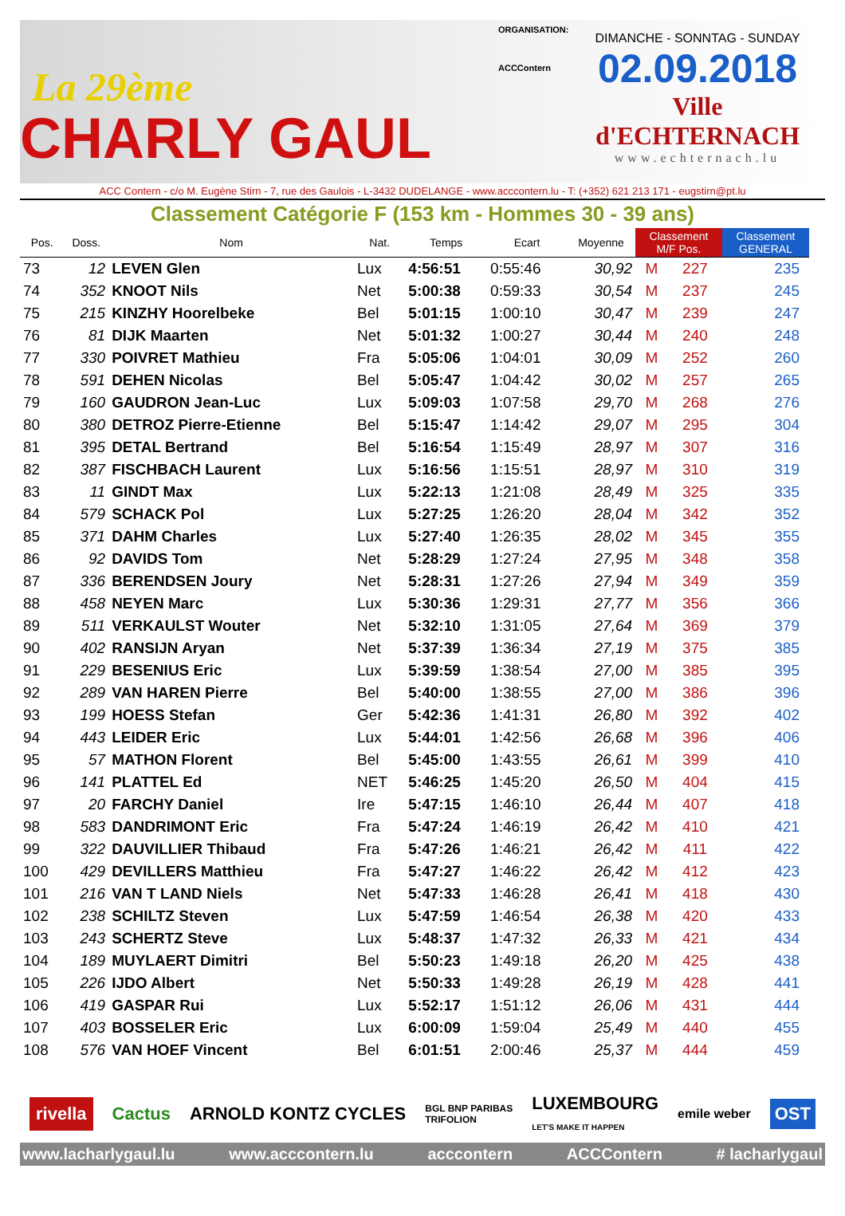La 29ème
CHARLY GAUL
ORGANISATION:
ACCContern
DIMANCHE - SONNTAG - SUNDAY
02.09.2018
Ville d'ECHTERNACH
www.echternach.lu
ACC Contern - c/o M. Eugène Stirn - 7, rue des Gaulois - L-3432 DUDELANGE - www.acccontern.lu - T: (+352) 621 213 171 - eugstirn@pt.lu
Classement Catégorie F (153 km - Hommes 30 - 39 ans)
| Pos. | Doss. | Nom | Nat. | Temps | Ecart | Moyenne | Classement M/F Pos. | | Classement GENERAL |
| --- | --- | --- | --- | --- | --- | --- | --- | --- | --- |
| 73 | 12 | LEVEN Glen | Lux | 4:56:51 | 0:55:46 | 30,92 | M | 227 | 235 |
| 74 | 352 | KNOOT Nils | Net | 5:00:38 | 0:59:33 | 30,54 | M | 237 | 245 |
| 75 | 215 | KINZHY Hoorelbeke | Bel | 5:01:15 | 1:00:10 | 30,47 | M | 239 | 247 |
| 76 | 81 | DIJK Maarten | Net | 5:01:32 | 1:00:27 | 30,44 | M | 240 | 248 |
| 77 | 330 | POIVRET Mathieu | Fra | 5:05:06 | 1:04:01 | 30,09 | M | 252 | 260 |
| 78 | 591 | DEHEN Nicolas | Bel | 5:05:47 | 1:04:42 | 30,02 | M | 257 | 265 |
| 79 | 160 | GAUDRON Jean-Luc | Lux | 5:09:03 | 1:07:58 | 29,70 | M | 268 | 276 |
| 80 | 380 | DETROZ Pierre-Etienne | Bel | 5:15:47 | 1:14:42 | 29,07 | M | 295 | 304 |
| 81 | 395 | DETAL Bertrand | Bel | 5:16:54 | 1:15:49 | 28,97 | M | 307 | 316 |
| 82 | 387 | FISCHBACH Laurent | Lux | 5:16:56 | 1:15:51 | 28,97 | M | 310 | 319 |
| 83 | 11 | GINDT Max | Lux | 5:22:13 | 1:21:08 | 28,49 | M | 325 | 335 |
| 84 | 579 | SCHACK Pol | Lux | 5:27:25 | 1:26:20 | 28,04 | M | 342 | 352 |
| 85 | 371 | DAHM Charles | Lux | 5:27:40 | 1:26:35 | 28,02 | M | 345 | 355 |
| 86 | 92 | DAVIDS Tom | Net | 5:28:29 | 1:27:24 | 27,95 | M | 348 | 358 |
| 87 | 336 | BERENDSEN Joury | Net | 5:28:31 | 1:27:26 | 27,94 | M | 349 | 359 |
| 88 | 458 | NEYEN Marc | Lux | 5:30:36 | 1:29:31 | 27,77 | M | 356 | 366 |
| 89 | 511 | VERKAULST Wouter | Net | 5:32:10 | 1:31:05 | 27,64 | M | 369 | 379 |
| 90 | 402 | RANSIJN Aryan | Net | 5:37:39 | 1:36:34 | 27,19 | M | 375 | 385 |
| 91 | 229 | BESENIUS Eric | Lux | 5:39:59 | 1:38:54 | 27,00 | M | 385 | 395 |
| 92 | 289 | VAN HAREN Pierre | Bel | 5:40:00 | 1:38:55 | 27,00 | M | 386 | 396 |
| 93 | 199 | HOESS Stefan | Ger | 5:42:36 | 1:41:31 | 26,80 | M | 392 | 402 |
| 94 | 443 | LEIDER Eric | Lux | 5:44:01 | 1:42:56 | 26,68 | M | 396 | 406 |
| 95 | 57 | MATHON Florent | Bel | 5:45:00 | 1:43:55 | 26,61 | M | 399 | 410 |
| 96 | 141 | PLATTEL Ed | NET | 5:46:25 | 1:45:20 | 26,50 | M | 404 | 415 |
| 97 | 20 | FARCHY Daniel | Ire | 5:47:15 | 1:46:10 | 26,44 | M | 407 | 418 |
| 98 | 583 | DANDRIMONT Eric | Fra | 5:47:24 | 1:46:19 | 26,42 | M | 410 | 421 |
| 99 | 322 | DAUVILLIER Thibaud | Fra | 5:47:26 | 1:46:21 | 26,42 | M | 411 | 422 |
| 100 | 429 | DEVILLERS Matthieu | Fra | 5:47:27 | 1:46:22 | 26,42 | M | 412 | 423 |
| 101 | 216 | VAN T LAND Niels | Net | 5:47:33 | 1:46:28 | 26,41 | M | 418 | 430 |
| 102 | 238 | SCHILTZ Steven | Lux | 5:47:59 | 1:46:54 | 26,38 | M | 420 | 433 |
| 103 | 243 | SCHERTZ Steve | Lux | 5:48:37 | 1:47:32 | 26,33 | M | 421 | 434 |
| 104 | 189 | MUYLAERT Dimitri | Bel | 5:50:23 | 1:49:18 | 26,20 | M | 425 | 438 |
| 105 | 226 | IJDO Albert | Net | 5:50:33 | 1:49:28 | 26,19 | M | 428 | 441 |
| 106 | 419 | GASPAR Rui | Lux | 5:52:17 | 1:51:12 | 26,06 | M | 431 | 444 |
| 107 | 403 | BOSSELER Eric | Lux | 6:00:09 | 1:59:04 | 25,49 | M | 440 | 455 |
| 108 | 576 | VAN HOEF Vincent | Bel | 6:01:51 | 2:00:46 | 25,37 | M | 444 | 459 |
rivella Cactus ARNOLD KONTZ CYCLES BGL BNP PARIBAS
TRIFOLION LUXEMBOURG
LET'S MAKE IT HAPPEN emile weber OST
www.lacharlygaul.lu www.acccontern.lu acccontern ACCContern # lacharlygaul